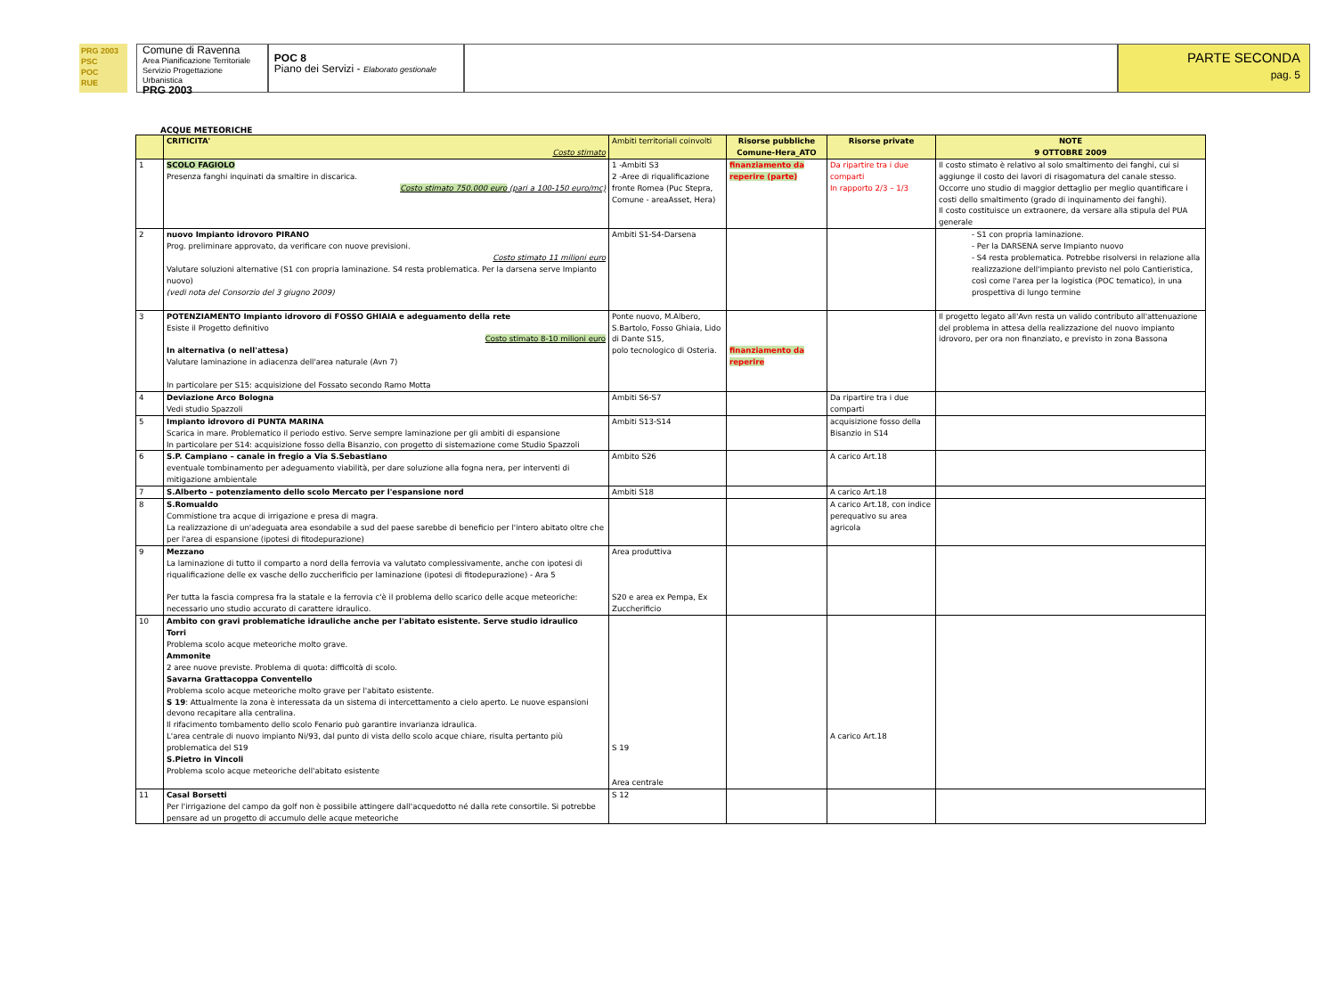PRG 2003
PSC
POC
RUE
Comune di Ravenna
Area Pianificazione Territoriale
Servizio Progettazione Urbanistica
PRG 2003
POC 8
Piano dei Servizi - Elaborato gestionale
PARTE SECONDA
pag. 5
ACQUE METEORICHE
| | CRITICITA' Costo stimato | Ambiti territoriali coinvolti | Risorse pubbliche Comune-Hera_ATO | Risorse private | NOTE 9 OTTOBRE 2009 |
| --- | --- | --- | --- | --- | --- |
| 1 | SCOLO FAGIOLO Presenza fanghi inquinati da smaltire in discarica. Costo stimato 750.000 euro (pari a 100-150 euro/mc) | 1 -Ambiti S3 2 -Aree di riqualificazione fronte Romea (Puc Stepra, Comune - areaAsset, Hera) | finanziamento da reperire (parte) | Da ripartire tra i due comparti In rapporto 2/3 – 1/3 | Il costo stimato è relativo al solo smaltimento dei fanghi, cui si aggiunge il costo dei lavori di risagomatura del canale stesso. Occorre uno studio di maggior dettaglio per meglio quantificare i costi dello smaltimento (grado di inquinamento dei fanghi). Il costo costituisce un extraonere, da versare alla stipula del PUA generale |
| 2 | nuovo Impianto idrovoro PIRANO Prog. preliminare approvato, da verificare con nuove previsioni. Costo stimato 11 milioni euro Valutare soluzioni alternative (S1 con propria laminazione. S4 resta problematica. Per la darsena serve Impianto nuovo) (vedi nota del Consorzio del 3 giugno 2009) | Ambiti S1-S4-Darsena | | | - S1 con propria laminazione. - Per la DARSENA serve Impianto nuovo - S4 resta problematica. Potrebbe risolversi in relazione alla realizzazione dell'impianto previsto nel polo Cantieristica, così come l'area per la logistica (POC tematico), in una prospettiva di lungo termine |
| 3 | POTENZIAMENTO Impianto idrovoro di FOSSO GHIAIA e adeguamento della rete Esiste il Progetto definitivo Costo stimato 8-10 milioni euro In alternativa (o nell'attesa) Valutare laminazione in adiacenza dell'area naturale (Avn 7) In particolare per S15: acquisizione del Fossato secondo Ramo Motta | Ponte nuovo, M.Albero, S.Bartolo, Fosso Ghiaia, Lido di Dante S15, polo tecnologico di Osteria. | finanziamento da reperire | | Il progetto legato all'Avn resta un valido contributo all'attenuazione del problema in attesa della realizzazione del nuovo impianto idrovoro, per ora non finanziato, e previsto in zona Bassona |
| 4 | Deviazione Arco Bologna Vedi studio Spazzoli | Ambiti S6-S7 | | Da ripartire tra i due comparti | |
| 5 | Impianto idrovoro di PUNTA MARINA Scarica in mare. Problematico il periodo estivo. Serve sempre laminazione per gli ambiti di espansione In particolare per S14: acquisizione fosso della Bisanzio, con progetto di sistemazione come Studio Spazzoli | Ambiti S13-S14 | | acquisizione fosso della Bisanzio in S14 | |
| 6 | S.P. Campiano – canale in fregio a Via S.Sebastiano eventuale tombinamento per adeguamento viabilità, per dare soluzione alla fogna nera, per interventi di mitigazione ambientale | Ambito S26 | | A carico Art.18 | |
| 7 | S.Alberto – potenziamento dello scolo Mercato per l'espansione nord | Ambiti S18 | | A carico Art.18 | |
| 8 | S.Romualdo Commistione tra acque di irrigazione e presa di magra. La realizzazione di un'adeguata area esondabile a sud del paese sarebbe di beneficio per l'intero abitato oltre che per l'area di espansione (ipotesi di fitodepurazione) | | | A carico Art.18, con indice perequativo su area agricola | |
| 9 | Mezzano La laminazione di tutto il comparto a nord della ferrovia va valutato complessivamente, anche con ipotesi di riqualificazione delle ex vasche dello zuccherificio per laminazione (ipotesi di fitodepurazione) - Ara 5 Per tutta la fascia compresa fra la statale e la ferrovia c'è il problema dello scarico delle acque meteoriche: necessario uno studio accurato di carattere idraulico. | Area produttiva S20 e area ex Pempa, Ex Zuccherificio | | | |
| 10 | Ambito con gravi problematiche idrauliche anche per l'abitato esistente. Serve studio idraulico Torri Problema scolo acque meteoriche molto grave. Ammonite 2 aree nuove previste. Problema di quota: difficoltà di scolo. Savarna Grattacoppa Conventello Problema scolo acque meteoriche molto grave per l'abitato esistente. S 19 : Attualmente la zona è interessata da un sistema di intercettamento a cielo aperto. Le nuove espansioni devono recapitare alla centralina. Il rifacimento tombamento dello scolo Fenario può garantire invarianza idraulica. L'area centrale di nuovo impianto Ni/93, dal punto di vista dello scolo acque chiare, risulta pertanto più problematica del S19 S.Pietro in Vincoli Problema scolo acque meteoriche dell'abitato esistente | S 19 Area centrale | | A carico Art.18 | |
| 11 | Casal Borsetti Per l'irrigazione del campo da golf non è possibile attingere dall'acquedotto né dalla rete consortile. Si potrebbe pensare ad un progetto di accumulo delle acque meteoriche | S 12 | | | |